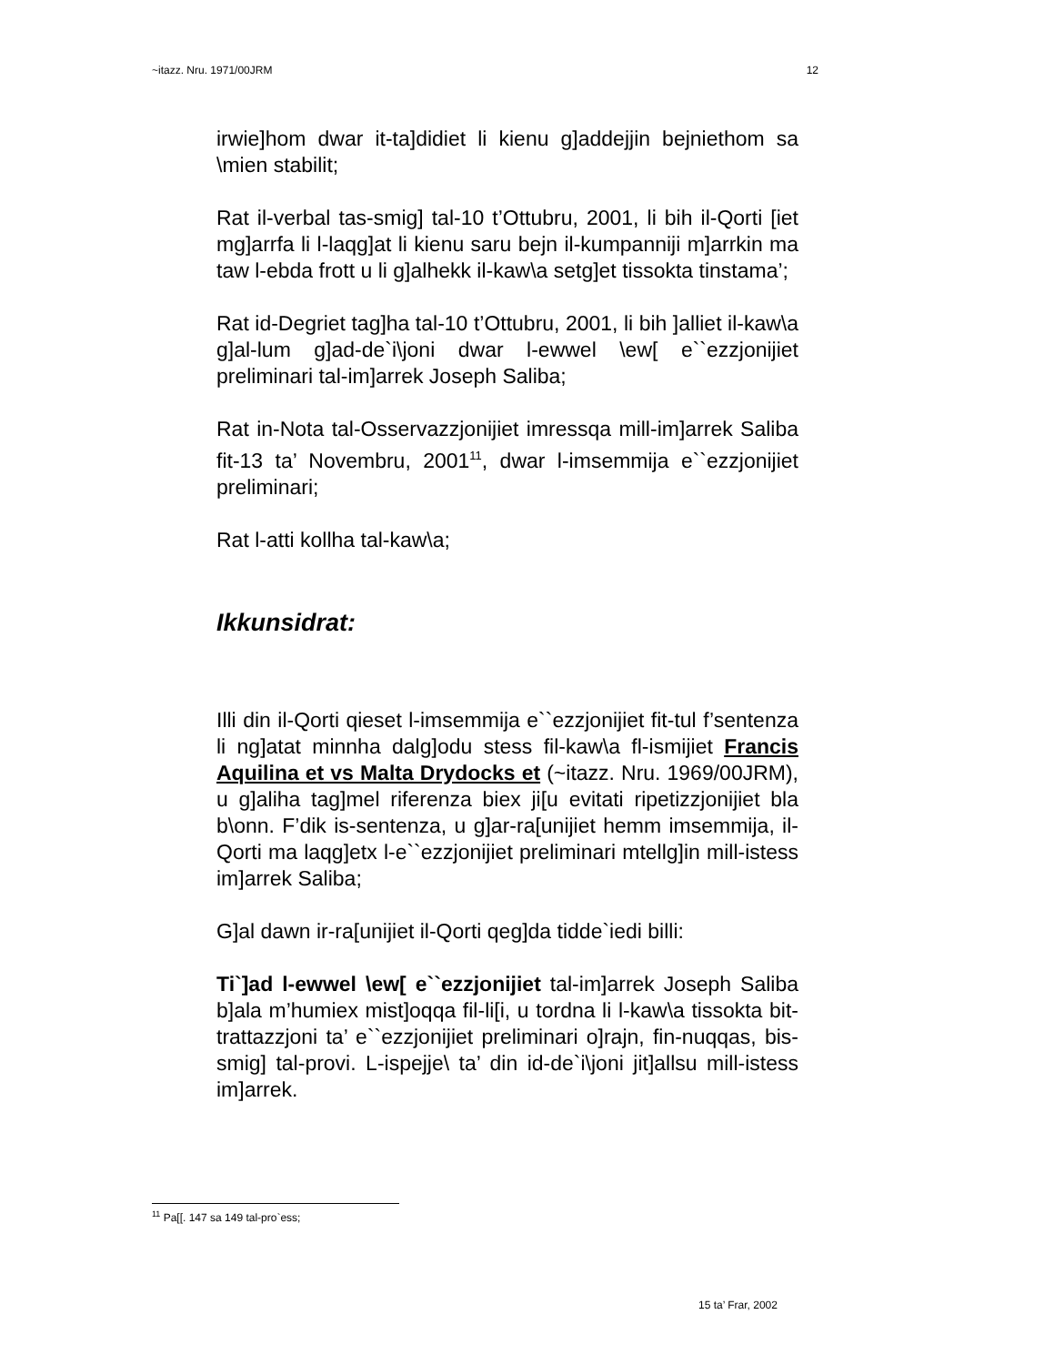~itazz. Nru. 1971/00JRM 12
irwie]hom dwar it-ta]didiet li kienu g]addejjin bejniethom sa \mien stabilit;
Rat il-verbal tas-smig] tal-10 t’Ottubru, 2001, li bih il-Qorti [iet mg]arrfa li l-laqg]at li kienu saru bejn il-kumpanniji m]arrkin ma taw l-ebda frott u li g]alhekk il-kaw\a setg]et tissokta tinstama’;
Rat id-Degriet tag]ha tal-10 t’Ottubru, 2001, li bih ]alliet il-kaw\a g]al-lum g]ad-de`i\joni dwar l-ewwel \ew[ e``ezzjonijiet preliminari tal-im]arrek Joseph Saliba;
Rat in-Nota tal-Osservazzjonijiet imressqa mill-im]arrek Saliba fit-13 ta’ Novembru, 2001<sup>11</sup>, dwar l-imsemmija e``ezzjonijiet preliminari;
Rat l-atti kollha tal-kaw\a;
Ikkunsidrat:
Illi din il-Qorti qieset l-imsemmija e``ezzjonijiet fit-tul f’sentenza li ng]atat minnha dalg]odu stess fil-kaw\a fl-ismijiet Francis Aquilina et vs Malta Drydocks et (~itazz. Nru. 1969/00JRM), u g]aliha tag]mel riferenza biex ji[u evitati ripetizzjonijiet bla b\onn. F’dik is-sentenza, u g]ar-ra[unijiet hemm imsemmija, il-Qorti ma laqg]etx l-e``ezzjonijiet preliminari mtellg]in mill-istess im]arrek Saliba;
G]al dawn ir-ra[unijiet il-Qorti qeg]da tidde`iedi billi:
Ti`]ad l-ewwel \ew[ e``ezzjonijiet tal-im]arrek Joseph Saliba b]ala m’humiex mist]oqqa fil-li[i, u tordna li l-kaw\a tissokta bit-trattazzjoni ta’ e``ezzjonijiet preliminari o]rajn, fin-nuqqas, bis-smig] tal-provi. L-ispejje\ ta’ din id-de`i\joni jit]allsu mill-istess im]arrek.
<sup>11</sup> Pa[[. 147 sa 149 tal-pro`ess;
15 ta’ Frar, 2002